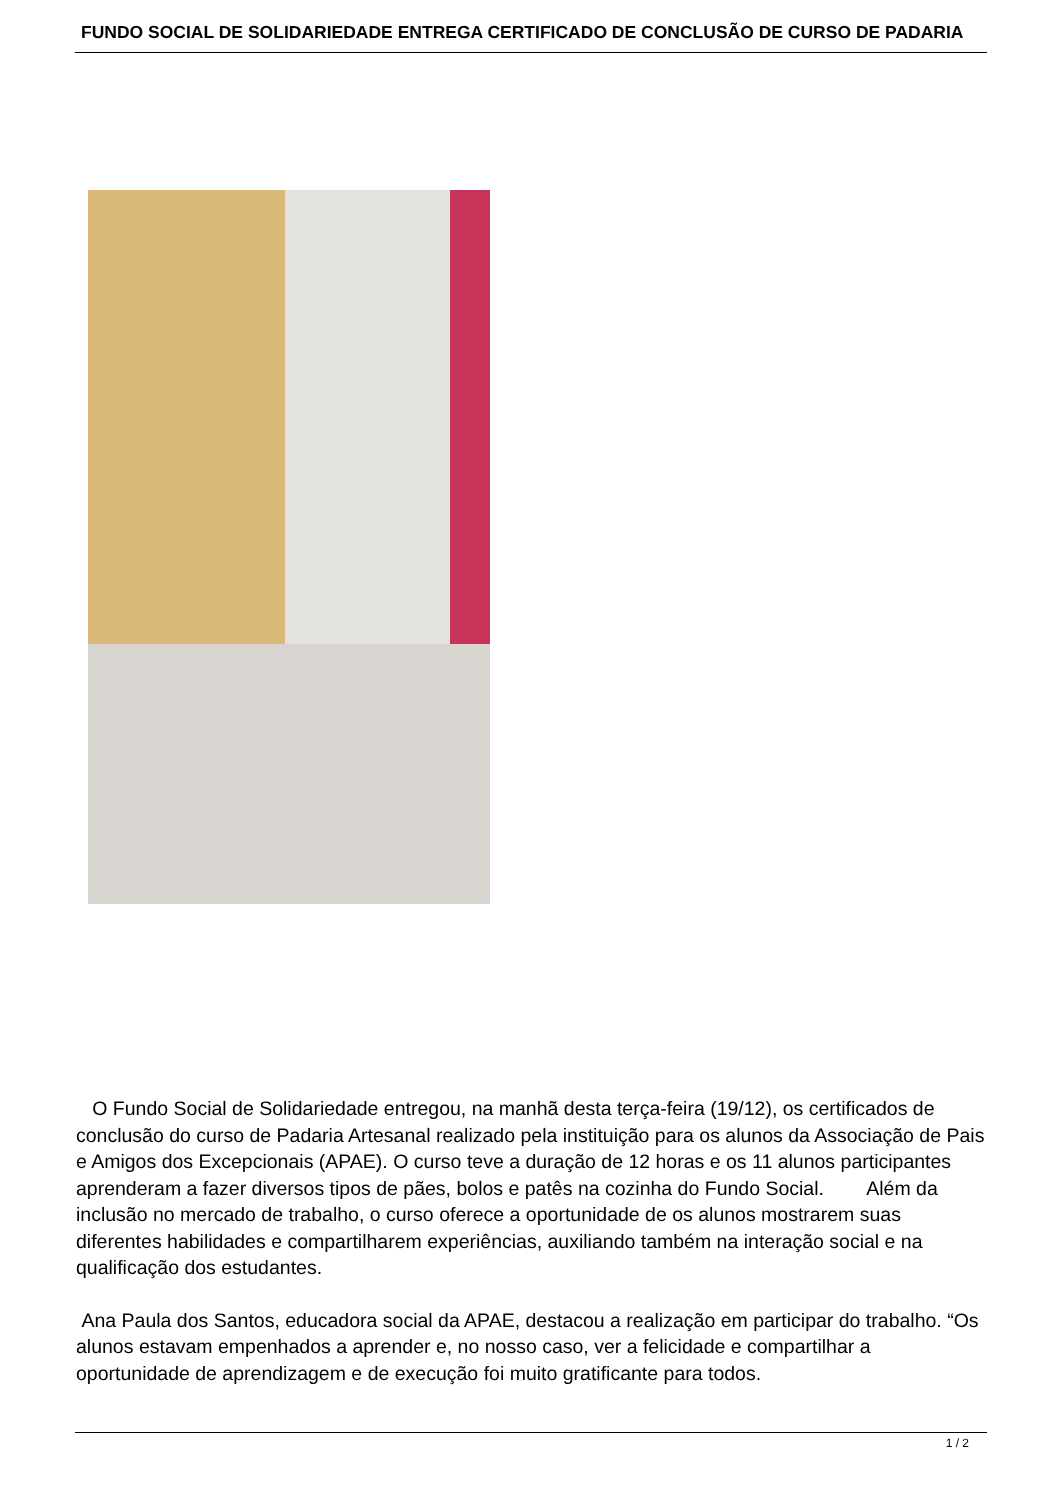FUNDO SOCIAL DE SOLIDARIEDADE ENTREGA CERTIFICADO DE CONCLUSÃO DE CURSO DE PADARIA
O Fundo Social de Solidariedade entregou, na manhã desta terça-feira (19/12), os certificados de conclusão do curso de Padaria Artesanal realizado pela instituição para os alunos da Associação de Pais e Amigos dos Excepcionais (APAE). O curso teve a duração de 12 horas e os 11 alunos participantes aprenderam a fazer diversos tipos de pães, bolos e patês na cozinha do Fundo Social. Além da inclusão no mercado de trabalho, o curso oferece a oportunidade de os alunos mostrarem suas diferentes habilidades e compartilharem experiências, auxiliando também na interação social e na qualificação dos estudantes.
Ana Paula dos Santos, educadora social da APAE, destacou a realização em participar do trabalho. “Os alunos estavam empenhados a aprender e, no nosso caso, ver a felicidade e compartilhar a oportunidade de aprendizagem e de execução foi muito gratificante para todos.
1 / 2